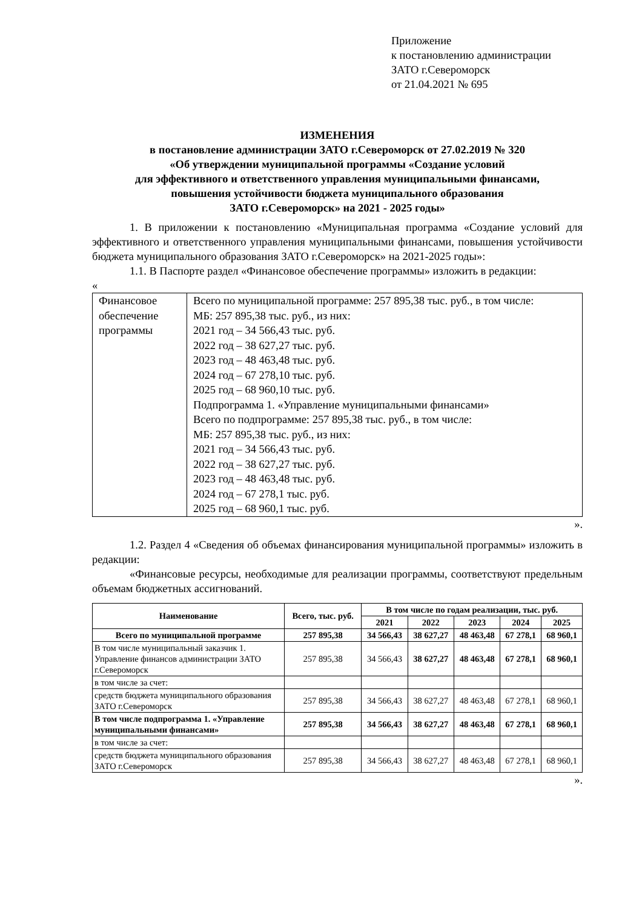Приложение
к постановлению администрации
ЗАТО г.Североморск
от 21.04.2021 № 695
ИЗМЕНЕНИЯ
в постановление администрации ЗАТО г.Североморск от 27.02.2019 № 320
«Об утверждении муниципальной программы «Создание условий
для эффективного и ответственного управления муниципальными финансами,
повышения устойчивости бюджета муниципального образования
ЗАТО г.Североморск» на 2021 - 2025 годы»
1. В приложении к постановлению «Муниципальная программа «Создание условий для эффективного и ответственного управления муниципальными финансами, повышения устойчивости бюджета муниципального образования ЗАТО г.Североморск» на 2021-2025 годы»:
1.1. В Паспорте раздел «Финансовое обеспечение программы» изложить в редакции:
«
| Финансовое обеспечение программы | Всего по муниципальной программе: 257 895,38 тыс. руб., в том числе: МБ: 257 895,38 тыс. руб., из них: 2021 год – 34 566,43 тыс. руб. 2022 год – 38 627,27 тыс. руб. 2023 год – 48 463,48 тыс. руб. 2024 год – 67 278,10 тыс. руб. 2025 год – 68 960,10 тыс. руб. Подпрограмма 1. «Управление муниципальными финансами» Всего по подпрограмме: 257 895,38 тыс. руб., в том числе: МБ: 257 895,38 тыс. руб., из них: 2021 год – 34 566,43 тыс. руб. 2022 год – 38 627,27 тыс. руб. 2023 год – 48 463,48 тыс. руб. 2024 год – 67 278,1 тыс. руб. 2025 год – 68 960,1 тыс. руб. |
».
1.2. Раздел 4 «Сведения об объемах финансирования муниципальной программы» изложить в редакции:
«Финансовые ресурсы, необходимые для реализации программы, соответствуют предельным объемам бюджетных ассигнований.
| Наименование | Всего, тыс. руб. | В том числе по годам реализации, тыс. руб. | | | | |
| --- | --- | --- | --- | --- | --- | --- |
| | | 2021 | 2022 | 2023 | 2024 | 2025 |
| Всего по муниципальной программе | 257 895,38 | 34 566,43 | 38 627,27 | 48 463,48 | 67 278,1 | 68 960,1 |
| В том числе муниципальный заказчик 1. Управление финансов администрации ЗАТО г.Североморск | 257 895,38 | 34 566,43 | 38 627,27 | 48 463,48 | 67 278,1 | 68 960,1 |
| в том числе за счет: | | | | | | |
| средств бюджета муниципального образования ЗАТО г.Североморск | 257 895,38 | 34 566,43 | 38 627,27 | 48 463,48 | 67 278,1 | 68 960,1 |
| В том числе подпрограмма 1. «Управление муниципальными финансами» | 257 895,38 | 34 566,43 | 38 627,27 | 48 463,48 | 67 278,1 | 68 960,1 |
| в том числе за счет: | | | | | | |
| средств бюджета муниципального образования ЗАТО г.Североморск | 257 895,38 | 34 566,43 | 38 627,27 | 48 463,48 | 67 278,1 | 68 960,1 |
».